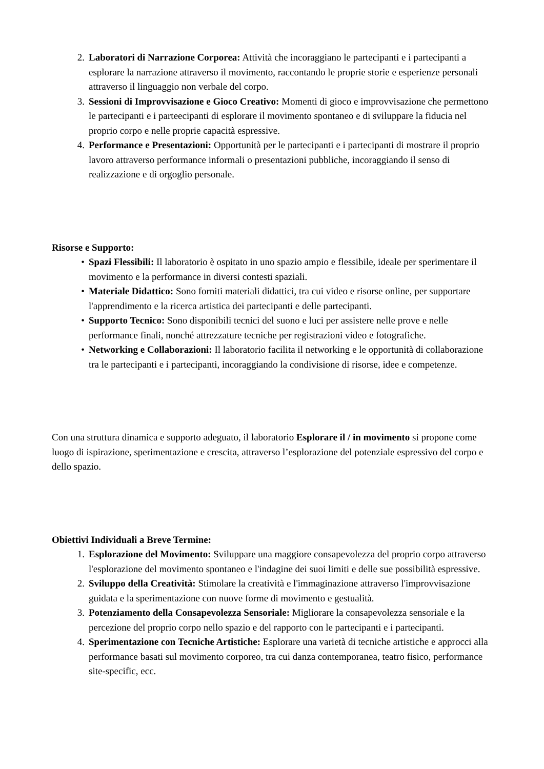2. Laboratori di Narrazione Corporea: Attività che incoraggiano le partecipanti e i partecipanti a esplorare la narrazione attraverso il movimento, raccontando le proprie storie e esperienze personali attraverso il linguaggio non verbale del corpo.
3. Sessioni di Improvvisazione e Gioco Creativo: Momenti di gioco e improvvisazione che permettono le partecipanti e i parteecipanti di esplorare il movimento spontaneo e di sviluppare la fiducia nel proprio corpo e nelle proprie capacità espressive.
4. Performance e Presentazioni: Opportunità per le partecipanti e i partecipanti di mostrare il proprio lavoro attraverso performance informali o presentazioni pubbliche, incoraggiando il senso di realizzazione e di orgoglio personale.
Risorse e Supporto:
• Spazi Flessibili: Il laboratorio è ospitato in uno spazio ampio e flessibile, ideale per sperimentare il movimento e la performance in diversi contesti spaziali.
• Materiale Didattico: Sono forniti materiali didattici, tra cui video e risorse online, per supportare l'apprendimento e la ricerca artistica dei partecipanti e delle partecipanti.
• Supporto Tecnico: Sono disponibili tecnici del suono e luci per assistere nelle prove e nelle performance finali, nonché attrezzature tecniche per registrazioni video e fotografiche.
• Networking e Collaborazioni: Il laboratorio facilita il networking e le opportunità di collaborazione tra le partecipanti e i partecipanti, incoraggiando la condivisione di risorse, idee e competenze.
Con una struttura dinamica e supporto adeguato, il laboratorio Esplorare il / in movimento si propone come luogo di ispirazione, sperimentazione e crescita, attraverso l’esplorazione del potenziale espressivo del corpo e dello spazio.
Obiettivi Individuali a Breve Termine:
1. Esplorazione del Movimento: Sviluppare una maggiore consapevolezza del proprio corpo attraverso l'esplorazione del movimento spontaneo e l'indagine dei suoi limiti e delle sue possibilità espressive.
2. Sviluppo della Creatività: Stimolare la creatività e l'immaginazione attraverso l'improvvisazione guidata e la sperimentazione con nuove forme di movimento e gestualità.
3. Potenziamento della Consapevolezza Sensoriale: Migliorare la consapevolezza sensoriale e la percezione del proprio corpo nello spazio e del rapporto con le partecipanti e i partecipanti.
4. Sperimentazione con Tecniche Artistiche: Esplorare una varietà di tecniche artistiche e approcci alla performance basati sul movimento corporeo, tra cui danza contemporanea, teatro fisico, performance site-specific, ecc.